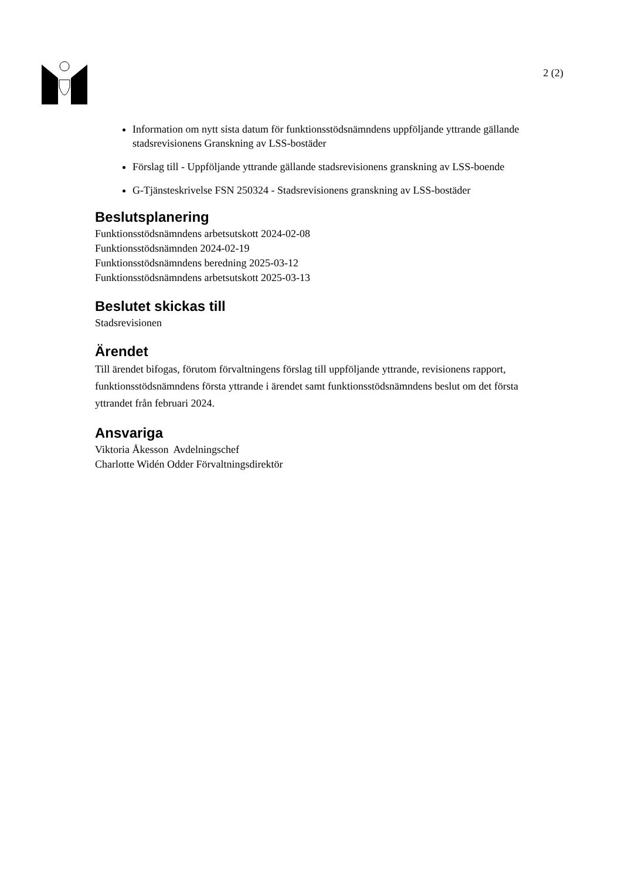2 (2)
Information om nytt sista datum för funktionsstödsnämndens uppföljande yttrande gällande stadsrevisionens Granskning av LSS-bostäder
Förslag till - Uppföljande yttrande gällande stadsrevisionens granskning av LSS-boende
G-Tjänsteskrivelse FSN 250324 - Stadsrevisionens granskning av LSS-bostäder
Beslutsplanering
Funktionsstödsnämndens arbetsutskott 2024-02-08
Funktionsstödsnämnden 2024-02-19
Funktionsstödsnämndens beredning 2025-03-12
Funktionsstödsnämndens arbetsutskott 2025-03-13
Beslutet skickas till
Stadsrevisionen
Ärendet
Till ärendet bifogas, förutom förvaltningens förslag till uppföljande yttrande, revisionens rapport, funktionsstödsnämndens första yttrande i ärendet samt funktionsstödsnämndens beslut om det första yttrandet från februari 2024.
Ansvariga
Viktoria Åkesson Avdelningschef
Charlotte Widén Odder Förvaltningsdirektör